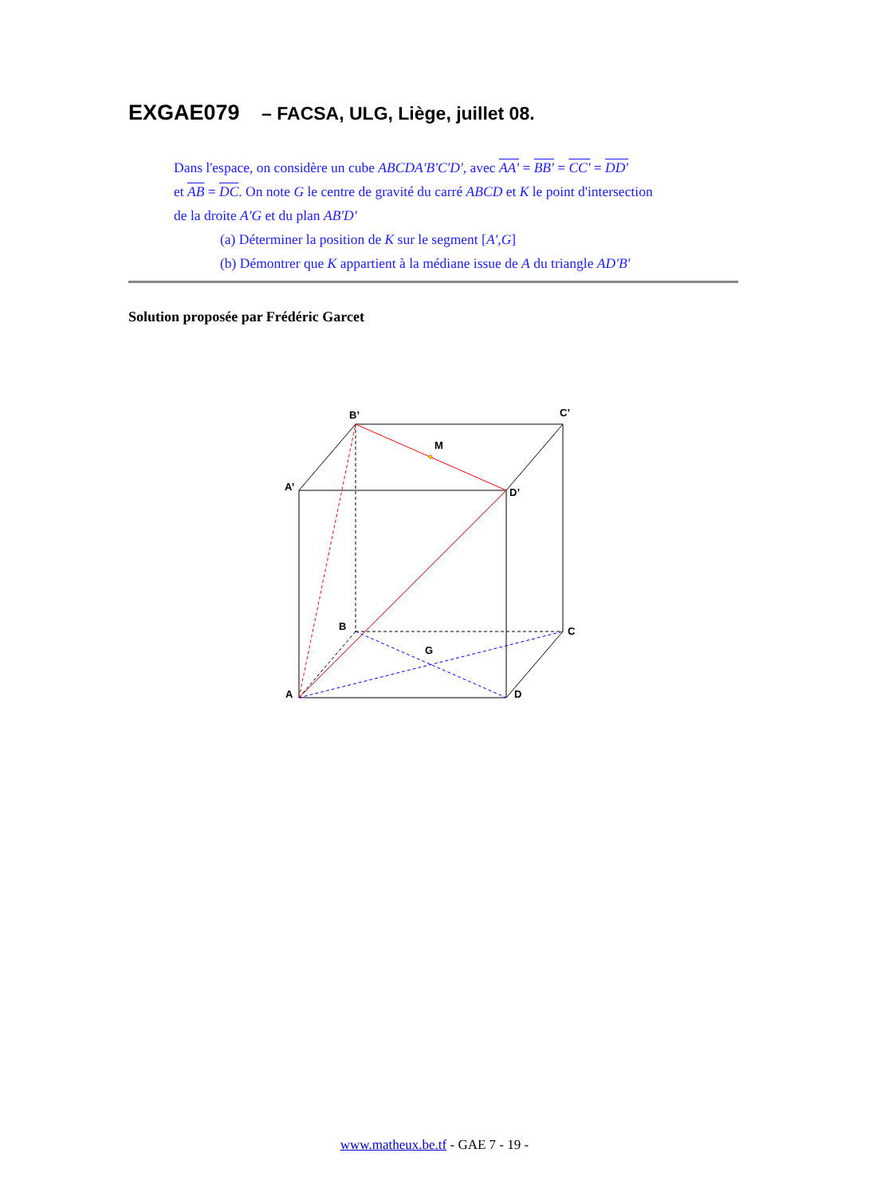EXGAE079 – FACSA, ULG, Liège, juillet 08.
Dans l'espace, on considère un cube ABCDA'B'C'D', avec AA' = BB' = CC' = DD'
et AB = DC. On note G le centre de gravité du carré ABCD et K le point d'intersection
de la droite A'G et du plan AB'D'
(a) Déterminer la position de K sur le segment [A',G]
(b) Démontrer que K appartient à la médiane issue de A du triangle AD'B'
Solution proposée par Frédéric Garcet
B’
C’
M
A’
D’
B
C
G
A
D
www.matheux.be.tf - GAE 7 - 19 -